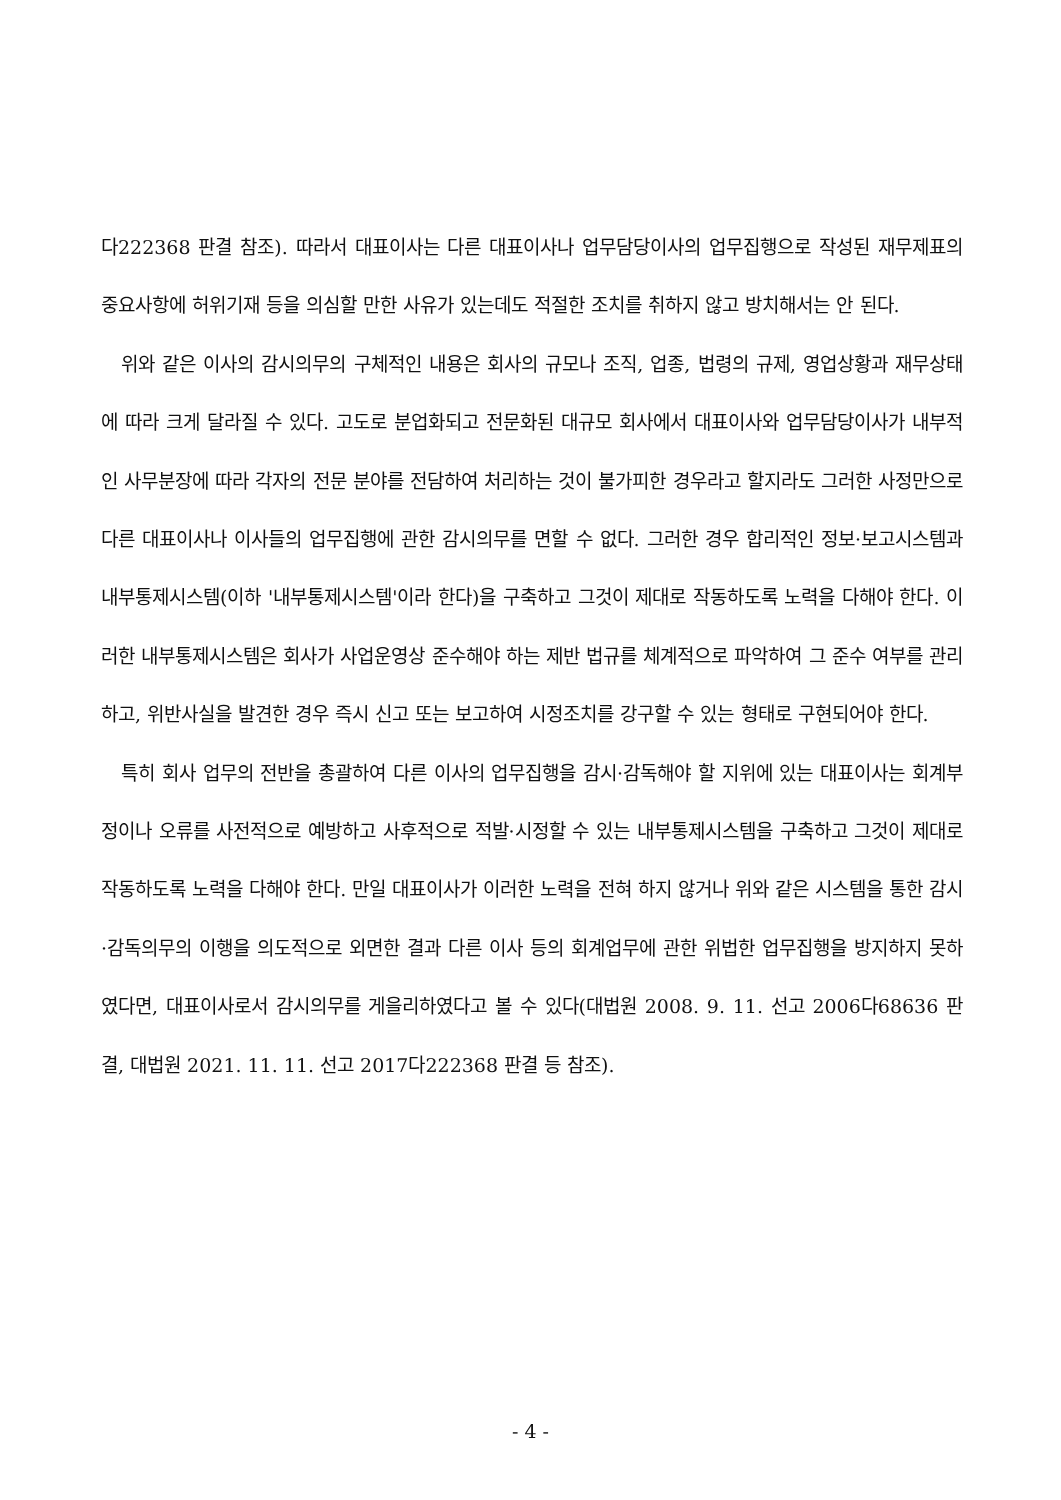다222368 판결 참조). 따라서 대표이사는 다른 대표이사나 업무담당이사의 업무집행으로 작성된 재무제표의 중요사항에 허위기재 등을 의심할 만한 사유가 있는데도 적절한 조치를 취하지 않고 방치해서는 안 된다.
위와 같은 이사의 감시의무의 구체적인 내용은 회사의 규모나 조직, 업종, 법령의 규제, 영업상황과 재무상태에 따라 크게 달라질 수 있다. 고도로 분업화되고 전문화된 대규모 회사에서 대표이사와 업무담당이사가 내부적인 사무분장에 따라 각자의 전문 분야를 전담하여 처리하는 것이 불가피한 경우라고 할지라도 그러한 사정만으로 다른 대표이사나 이사들의 업무집행에 관한 감시의무를 면할 수 없다. 그러한 경우 합리적인 정보·보고시스템과 내부통제시스템(이하 '내부통제시스템'이라 한다)을 구축하고 그것이 제대로 작동하도록 노력을 다해야 한다. 이러한 내부통제시스템은 회사가 사업운영상 준수해야 하는 제반 법규를 체계적으로 파악하여 그 준수 여부를 관리하고, 위반사실을 발견한 경우 즉시 신고 또는 보고하여 시정조치를 강구할 수 있는 형태로 구현되어야 한다.
특히 회사 업무의 전반을 총괄하여 다른 이사의 업무집행을 감시·감독해야 할 지위에 있는 대표이사는 회계부정이나 오류를 사전적으로 예방하고 사후적으로 적발·시정할 수 있는 내부통제시스템을 구축하고 그것이 제대로 작동하도록 노력을 다해야 한다. 만일 대표이사가 이러한 노력을 전혀 하지 않거나 위와 같은 시스템을 통한 감시·감독의무의 이행을 의도적으로 외면한 결과 다른 이사 등의 회계업무에 관한 위법한 업무집행을 방지하지 못하였다면, 대표이사로서 감시의무를 게을리하였다고 볼 수 있다(대법원 2008. 9. 11. 선고 2006다68636 판결, 대법원 2021. 11. 11. 선고 2017다222368 판결 등 참조).
- 4 -